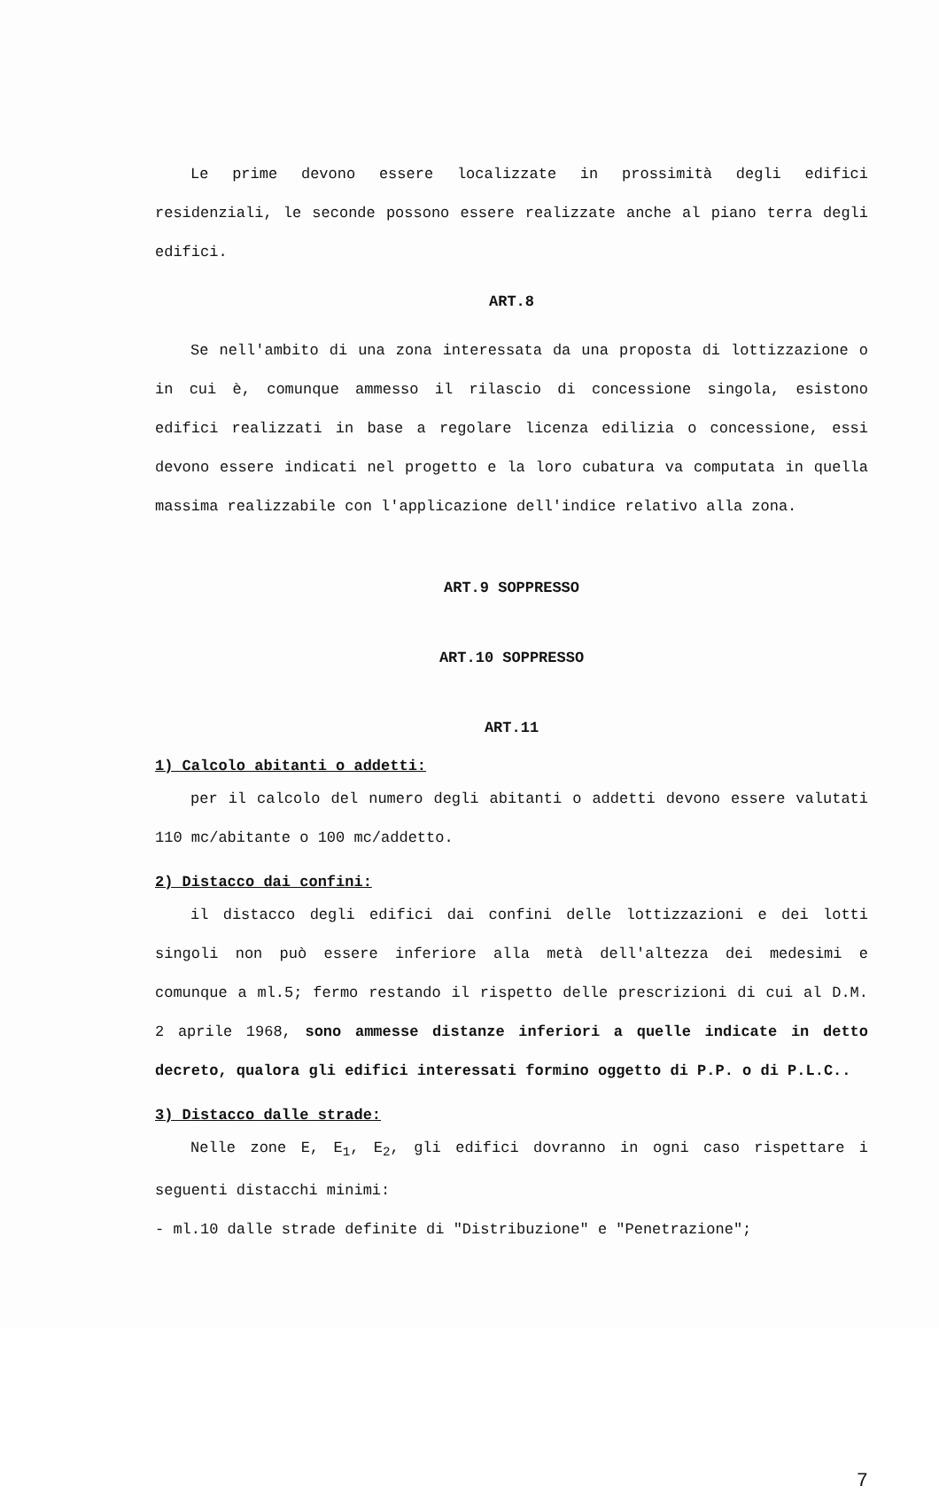Le prime devono essere localizzate in prossimità degli edifici residenziali, le seconde possono essere realizzate anche al piano terra degli edifici.
ART.8
Se nell'ambito di una zona interessata da una proposta di lottizzazione o in cui è, comunque ammesso il rilascio di concessione singola, esistono edifici realizzati in base a regolare licenza edilizia o concessione, essi devono essere indicati nel progetto e la loro cubatura va computata in quella massima realizzabile con l'applicazione dell'indice relativo alla zona.
ART.9 SOPPRESSO
ART.10 SOPPRESSO
ART.11
1) Calcolo abitanti o addetti:
per il calcolo del numero degli abitanti o addetti devono essere valutati 110 mc/abitante o 100 mc/addetto.
2) Distacco dai confini:
il distacco degli edifici dai confini delle lottizzazioni e dei lotti singoli non può essere inferiore alla metà dell'altezza dei medesimi e comunque a ml.5; fermo restando il rispetto delle prescrizioni di cui al D.M. 2 aprile 1968, sono ammesse distanze inferiori a quelle indicate in detto decreto, qualora gli edifici interessati formino oggetto di P.P. o di P.L.C..
3) Distacco dalle strade:
Nelle zone E, E<sub>1</sub>, E<sub>2</sub>, gli edifici dovranno in ogni caso rispettare i seguenti distacchi minimi:
- ml.10 dalle strade definite di "Distribuzione" e "Penetrazione";
7